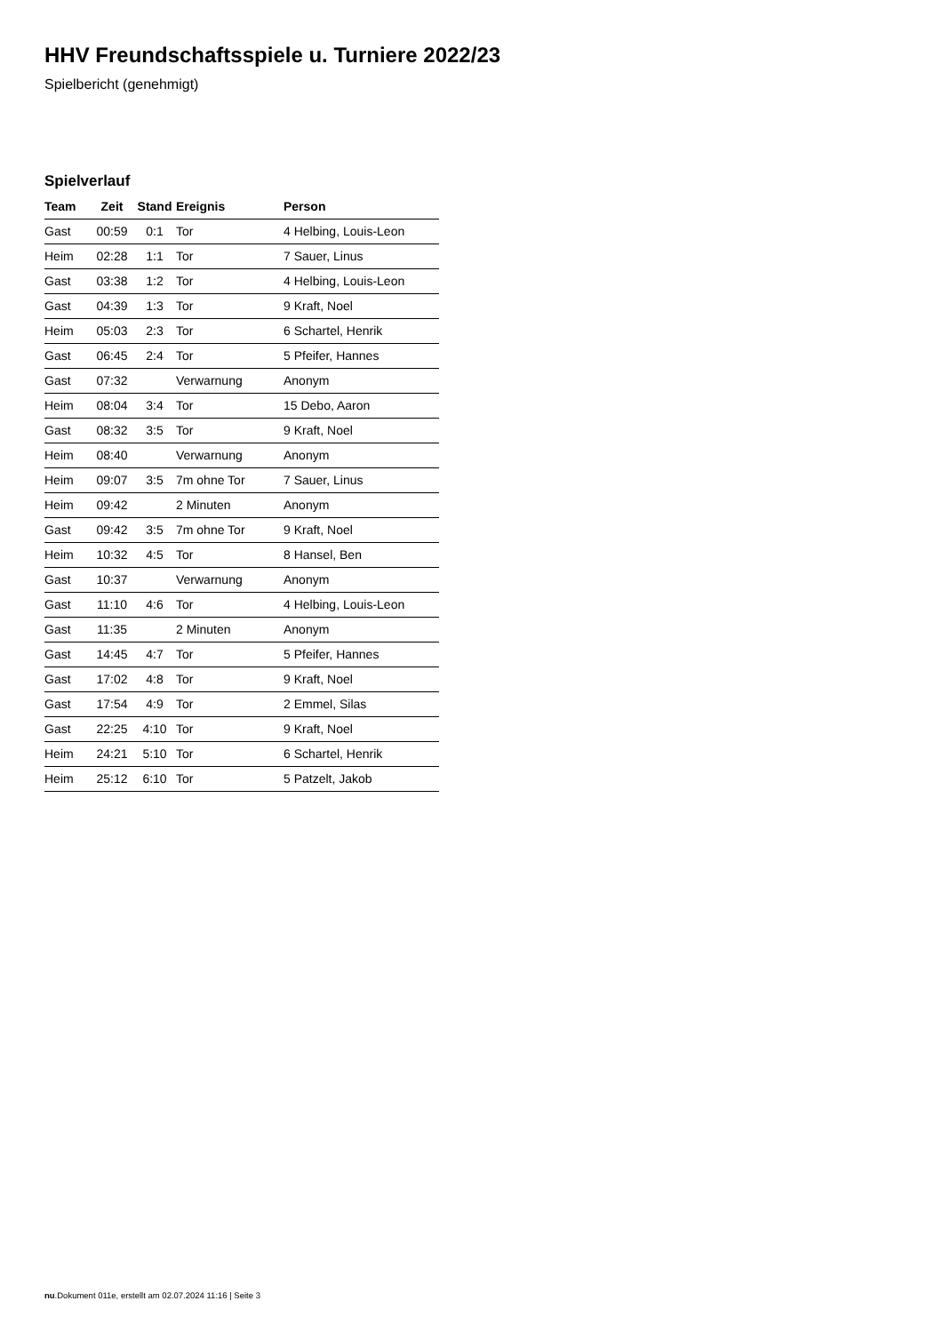HHV Freundschaftsspiele u. Turniere 2022/23
Spielbericht (genehmigt)
Spielverlauf
| Team | Zeit | Stand | Ereignis | Person |
| --- | --- | --- | --- | --- |
| Gast | 00:59 | 0:1 | Tor | 4 Helbing, Louis-Leon |
| Heim | 02:28 | 1:1 | Tor | 7 Sauer, Linus |
| Gast | 03:38 | 1:2 | Tor | 4 Helbing, Louis-Leon |
| Gast | 04:39 | 1:3 | Tor | 9 Kraft, Noel |
| Heim | 05:03 | 2:3 | Tor | 6 Schartel, Henrik |
| Gast | 06:45 | 2:4 | Tor | 5 Pfeifer, Hannes |
| Gast | 07:32 | | Verwarnung | Anonym |
| Heim | 08:04 | 3:4 | Tor | 15 Debo, Aaron |
| Gast | 08:32 | 3:5 | Tor | 9 Kraft, Noel |
| Heim | 08:40 | | Verwarnung | Anonym |
| Heim | 09:07 | 3:5 | 7m ohne Tor | 7 Sauer, Linus |
| Heim | 09:42 | | 2 Minuten | Anonym |
| Gast | 09:42 | 3:5 | 7m ohne Tor | 9 Kraft, Noel |
| Heim | 10:32 | 4:5 | Tor | 8 Hansel, Ben |
| Gast | 10:37 | | Verwarnung | Anonym |
| Gast | 11:10 | 4:6 | Tor | 4 Helbing, Louis-Leon |
| Gast | 11:35 | | 2 Minuten | Anonym |
| Gast | 14:45 | 4:7 | Tor | 5 Pfeifer, Hannes |
| Gast | 17:02 | 4:8 | Tor | 9 Kraft, Noel |
| Gast | 17:54 | 4:9 | Tor | 2 Emmel, Silas |
| Gast | 22:25 | 4:10 | Tor | 9 Kraft, Noel |
| Heim | 24:21 | 5:10 | Tor | 6 Schartel, Henrik |
| Heim | 25:12 | 6:10 | Tor | 5 Patzelt, Jakob |
nu.Dokument 011e, erstellt am 02.07.2024 11:16 | Seite 3